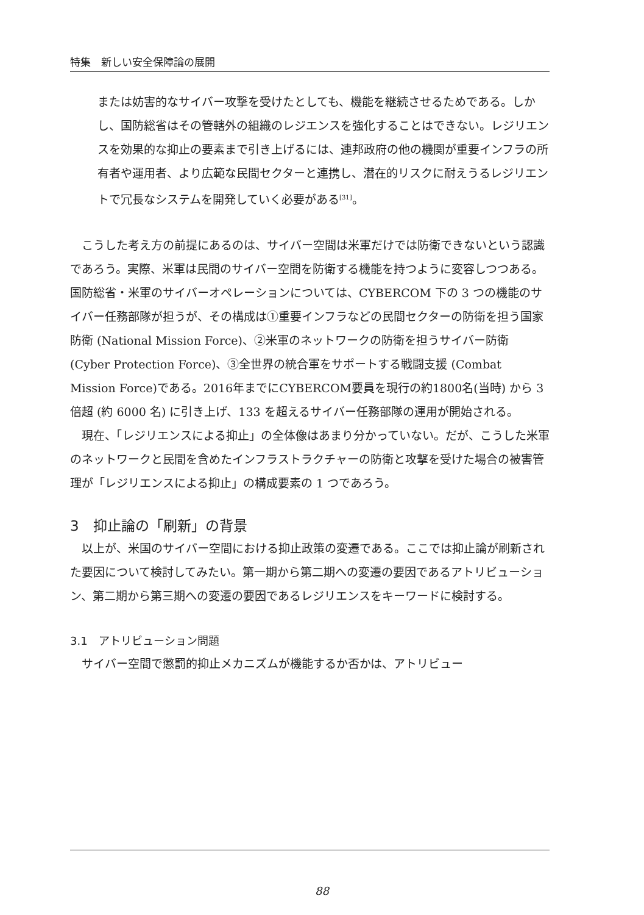特集　新しい安全保障論の展開
または妨害的なサイバー攻撃を受けたとしても、機能を継続させるためである。しかし、国防総省はその管轄外の組織のレジエンスを強化することはできない。レジリエンスを効果的な抑止の要素まで引き上げるには、連邦政府の他の機関が重要インフラの所有者や運用者、より広範な民間セクターと連携し、潜在的リスクに耐えうるレジリエントで冗長なシステムを開発していく必要がある<sup>[31]</sup>。
こうした考え方の前提にあるのは、サイバー空間は米軍だけでは防衛できないという認識であろう。実際、米軍は民間のサイバー空間を防衛する機能を持つように変容しつつある。国防総省・米軍のサイバーオペレーションについては、CYBERCOM 下の 3 つの機能のサイバー任務部隊が担うが、その構成は①重要インフラなどの民間セクターの防衛を担う国家防衛 (National Mission Force)、②米軍のネットワークの防衛を担うサイバー防衛 (Cyber Protection Force)、③全世界の統合軍をサポートする戦闘支援 (Combat Mission Force)である。2016年までにCYBERCOM要員を現行の約1800名(当時) から 3 倍超 (約 6000 名) に引き上げ、133 を超えるサイバー任務部隊の運用が開始される。
現在、「レジリエンスによる抑止」の全体像はあまり分かっていない。だが、こうした米軍のネットワークと民間を含めたインフラストラクチャーの防衛と攻撃を受けた場合の被害管理が「レジリエンスによる抑止」の構成要素の 1 つであろう。
3　抑止論の「刷新」の背景
以上が、米国のサイバー空間における抑止政策の変遷である。ここでは抑止論が刷新された要因について検討してみたい。第一期から第二期への変遷の要因であるアトリビューション、第二期から第三期への変遷の要因であるレジリエンスをキーワードに検討する。
3.1　アトリビューション問題
サイバー空間で懲罰的抑止メカニズムが機能するか否かは、アトリビュー
88